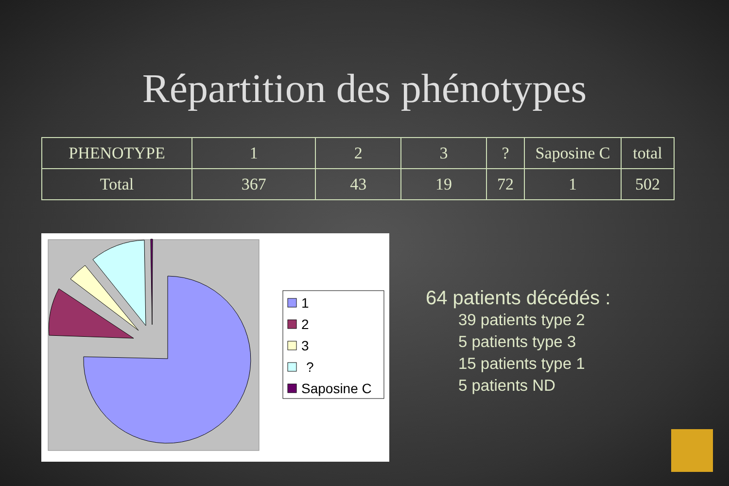Répartition des phénotypes
| PHENOTYPE | 1 | 2 | 3 | ? | Saposine C | total |
| Total | 367 | 43 | 19 | 72 | 1 | 502 |
1
2
3
?
Saposine C
64 patients décédés :
39 patients type 2
5 patients type 3
15 patients type 1
5 patients ND